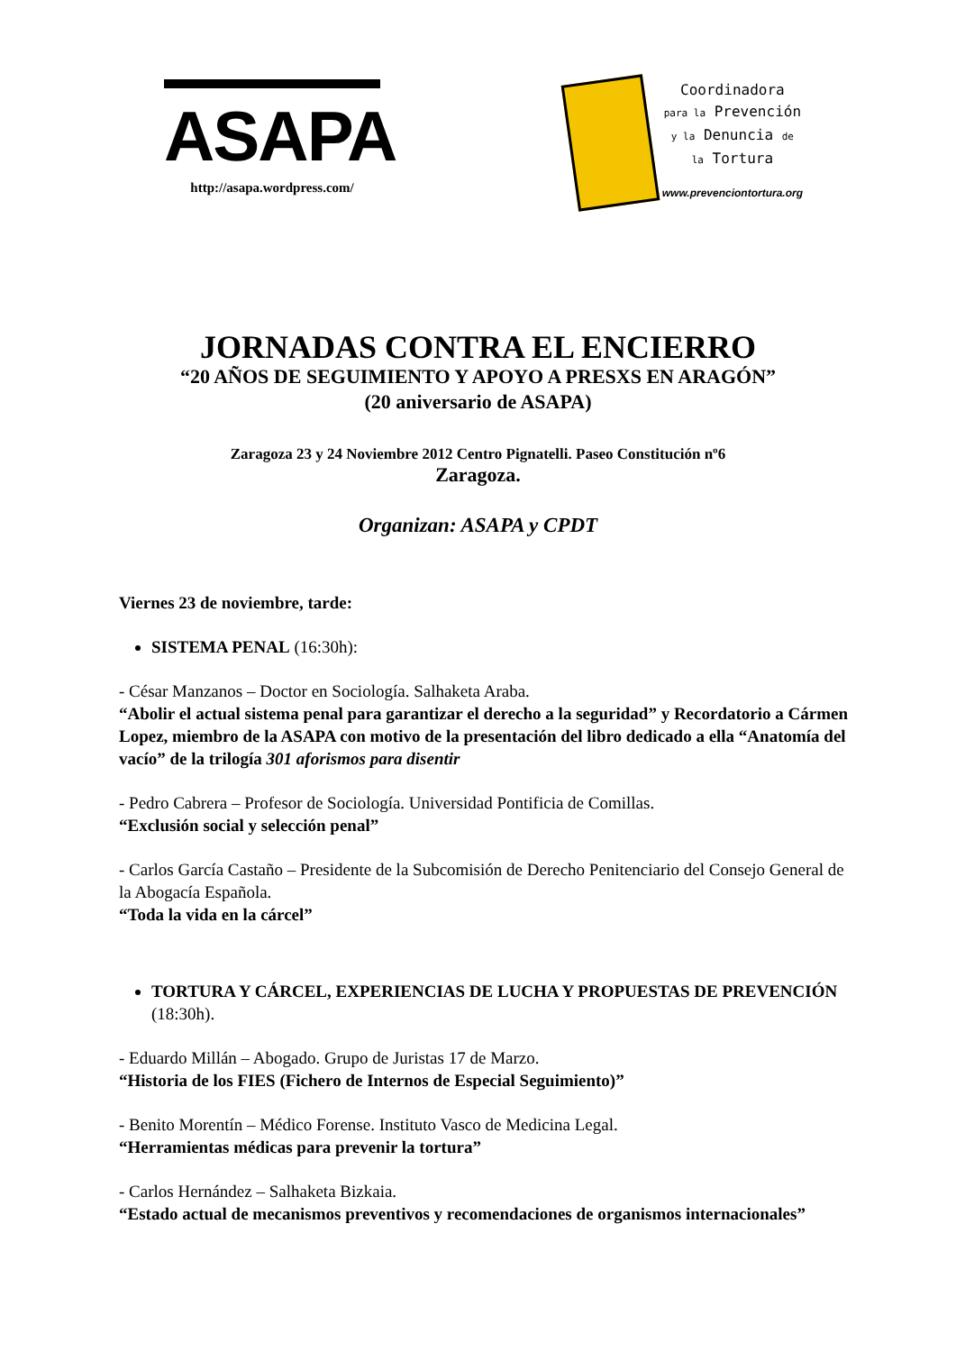ASAPA
http://asapa.wordpress.com/
Coordinadora
para la Prevención
y la Denuncia de
la Tortura
www.prevenciontortura.org
JORNADAS CONTRA EL ENCIERRO
“20 AÑOS DE SEGUIMIENTO Y APOYO A PRESXS EN ARAGÓN”
(20 aniversario de ASAPA)
Zaragoza 23 y 24 Noviembre 2012 Centro Pignatelli. Paseo Constitución nº6
Zaragoza.
Organizan: ASAPA y CPDT
Viernes 23 de noviembre, tarde:
SISTEMA PENAL (16:30h):
- César Manzanos – Doctor en Sociología. Salhaketa Araba.
“Abolir el actual sistema penal para garantizar el derecho a la seguridad” y Recordatorio a Cármen Lopez, miembro de la ASAPA con motivo de la presentación del libro dedicado a ella “Anatomía del vacío” de la trilogía 301 aforismos para disentir
- Pedro Cabrera – Profesor de Sociología. Universidad Pontificia de Comillas.
“Exclusión social y selección penal”
- Carlos García Castaño – Presidente de la Subcomisión de Derecho Penitenciario del Consejo General de la Abogacía Española.
“Toda la vida en la cárcel”
TORTURA Y CÁRCEL, EXPERIENCIAS DE LUCHA Y PROPUESTAS DE PREVENCIÓN (18:30h).
- Eduardo Millán – Abogado. Grupo de Juristas 17 de Marzo.
“Historia de los FIES (Fichero de Internos de Especial Seguimiento)”
- Benito Morentín – Médico Forense. Instituto Vasco de Medicina Legal.
“Herramientas médicas para prevenir la tortura”
- Carlos Hernández – Salhaketa Bizkaia.
“Estado actual de mecanismos preventivos y recomendaciones de organismos internacionales”